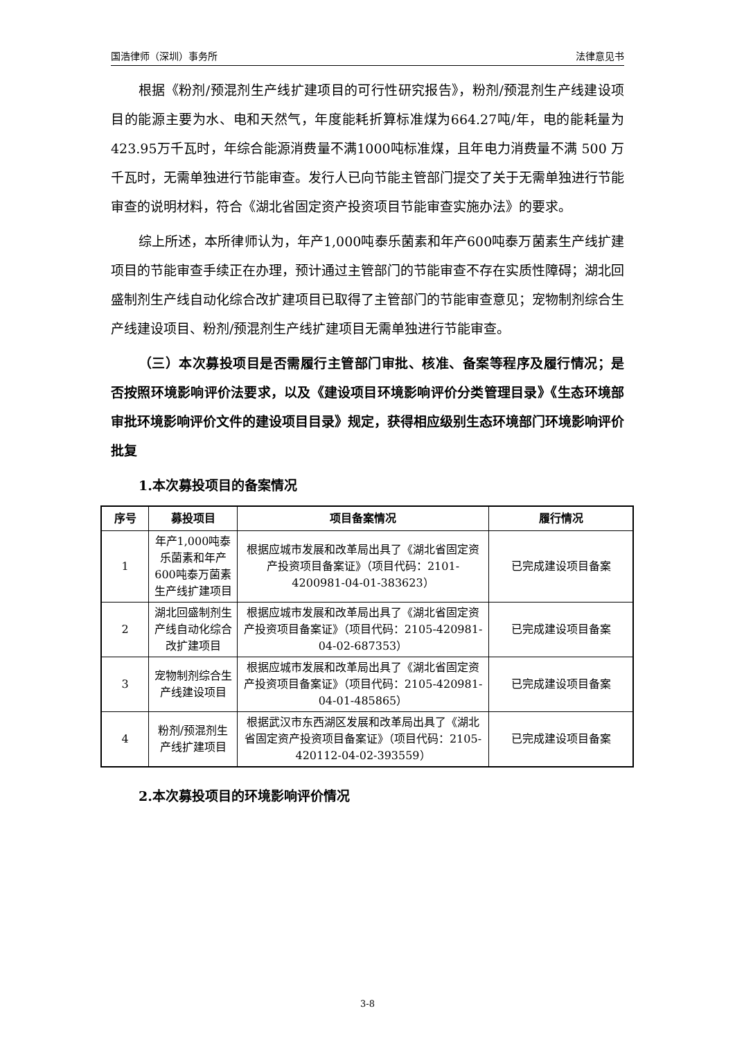国浩律师（深圳）事务所 法律意见书
根据《粉剂/预混剂生产线扩建项目的可行性研究报告》，粉剂/预混剂生产线建设项目的能源主要为水、电和天然气，年度能耗折算标准煤为664.27吨/年，电的能耗量为423.95万千瓦时，年综合能源消费量不满1000吨标准煤，且年电力消费量不满 500 万千瓦时，无需单独进行节能审查。发行人已向节能主管部门提交了关于无需单独进行节能审查的说明材料，符合《湖北省固定资产投资项目节能审查实施办法》的要求。
综上所述，本所律师认为，年产1,000吨泰乐菌素和年产600吨泰万菌素生产线扩建项目的节能审查手续正在办理，预计通过主管部门的节能审查不存在实质性障碍；湖北回盛制剂生产线自动化综合改扩建项目已取得了主管部门的节能审查意见；宠物制剂综合生产线建设项目、粉剂/预混剂生产线扩建项目无需单独进行节能审查。
（三）本次募投项目是否需履行主管部门审批、核准、备案等程序及履行情况；是否按照环境影响评价法要求，以及《建设项目环境影响评价分类管理目录》《生态环境部审批环境影响评价文件的建设项目目录》规定，获得相应级别生态环境部门环境影响评价批复
1.本次募投项目的备案情况
| 序号 | 募投项目 | 项目备案情况 | 履行情况 |
| --- | --- | --- | --- |
| 1 | 年产1,000吨泰乐菌素和年产600吨泰万菌素生产线扩建项目 | 根据应城市发展和改革局出具了《湖北省固定资产投资项目备案证》（项目代码：2101-4200981-04-01-383623） | 已完成建设项目备案 |
| 2 | 湖北回盛制剂生产线自动化综合改扩建项目 | 根据应城市发展和改革局出具了《湖北省固定资产投资项目备案证》（项目代码：2105-420981-04-02-687353） | 已完成建设项目备案 |
| 3 | 宠物制剂综合生产线建设项目 | 根据应城市发展和改革局出具了《湖北省固定资产投资项目备案证》（项目代码：2105-420981-04-01-485865） | 已完成建设项目备案 |
| 4 | 粉剂/预混剂生产线扩建项目 | 根据武汉市东西湖区发展和改革局出具了《湖北省固定资产投资项目备案证》（项目代码：2105-420112-04-02-393559） | 已完成建设项目备案 |
2.本次募投项目的环境影响评价情况
3-8